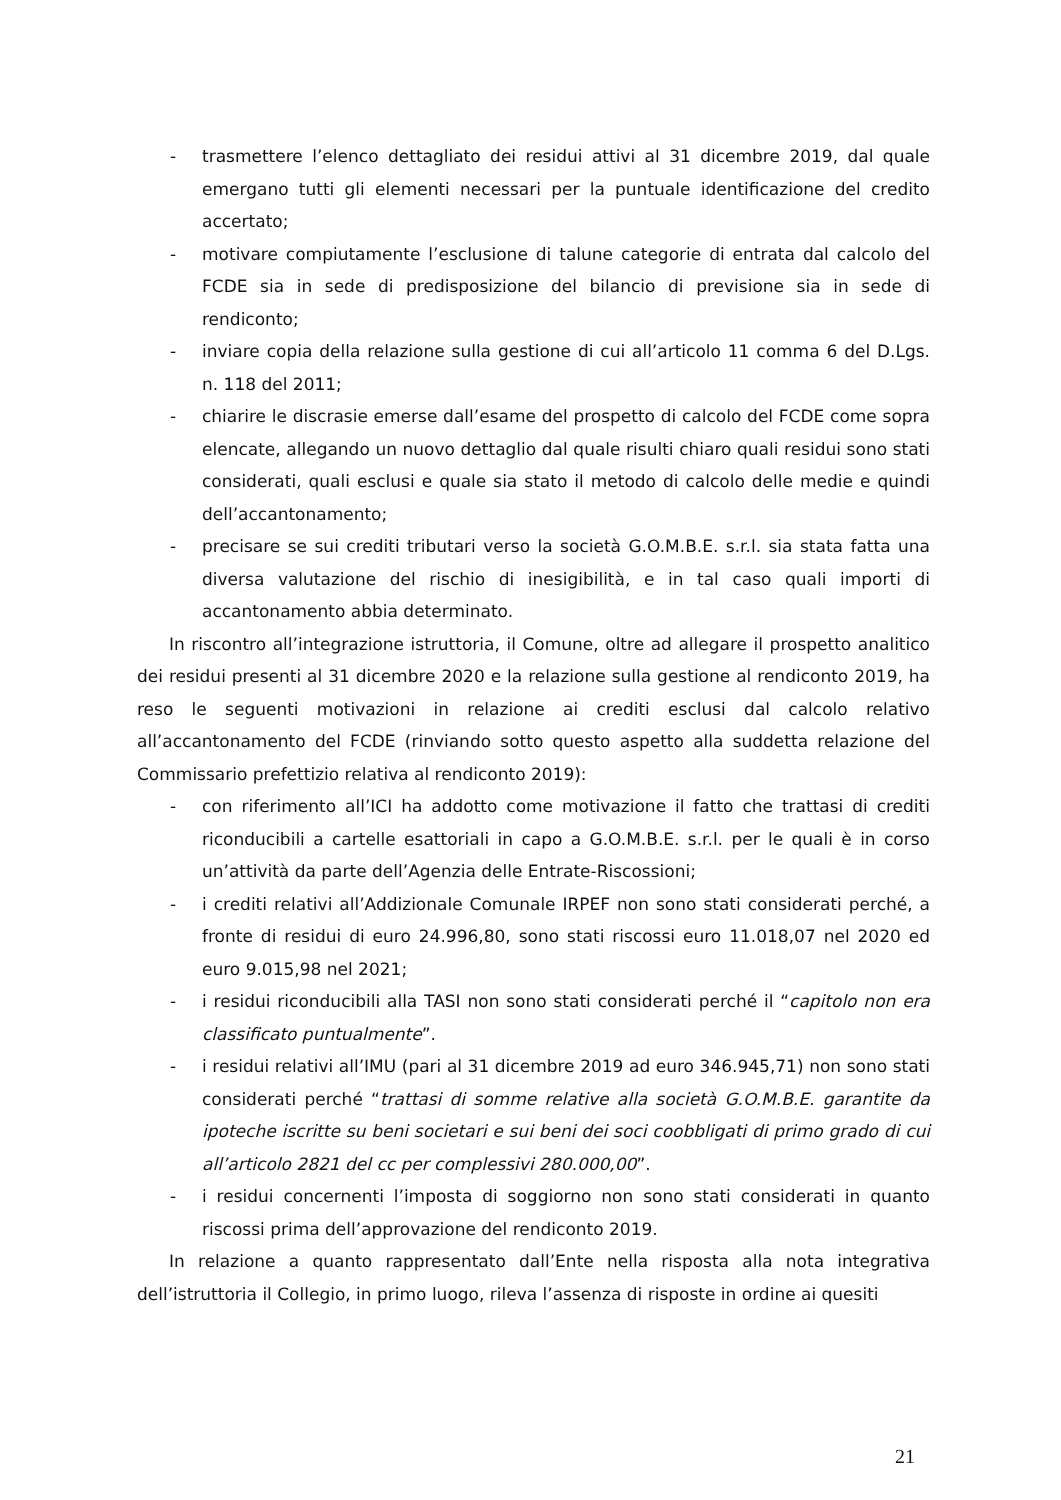- trasmettere l’elenco dettagliato dei residui attivi al 31 dicembre 2019, dal quale emergano tutti gli elementi necessari per la puntuale identificazione del credito accertato;
- motivare compiutamente l’esclusione di talune categorie di entrata dal calcolo del FCDE sia in sede di predisposizione del bilancio di previsione sia in sede di rendiconto;
- inviare copia della relazione sulla gestione di cui all’articolo 11 comma 6 del D.Lgs. n. 118 del 2011;
- chiarire le discrasie emerse dall’esame del prospetto di calcolo del FCDE come sopra elencate, allegando un nuovo dettaglio dal quale risulti chiaro quali residui sono stati considerati, quali esclusi e quale sia stato il metodo di calcolo delle medie e quindi dell’accantonamento;
- precisare se sui crediti tributari verso la società G.O.M.B.E. s.r.l. sia stata fatta una diversa valutazione del rischio di inesigibilità, e in tal caso quali importi di accantonamento abbia determinato.
In riscontro all’integrazione istruttoria, il Comune, oltre ad allegare il prospetto analitico dei residui presenti al 31 dicembre 2020 e la relazione sulla gestione al rendiconto 2019, ha reso le seguenti motivazioni in relazione ai crediti esclusi dal calcolo relativo all’accantonamento del FCDE (rinviando sotto questo aspetto alla suddetta relazione del Commissario prefettizio relativa al rendiconto 2019):
- con riferimento all’ICI ha addotto come motivazione il fatto che trattasi di crediti riconducibili a cartelle esattoriali in capo a G.O.M.B.E. s.r.l. per le quali è in corso un’attività da parte dell’Agenzia delle Entrate-Riscossioni;
- i crediti relativi all’Addizionale Comunale IRPEF non sono stati considerati perché, a fronte di residui di euro 24.996,80, sono stati riscossi euro 11.018,07 nel 2020 ed euro 9.015,98 nel 2021;
- i residui riconducibili alla TASI non sono stati considerati perché il “capitolo non era classificato puntualmente”.
- i residui relativi all’IMU (pari al 31 dicembre 2019 ad euro 346.945,71) non sono stati considerati perché “trattasi di somme relative alla società G.O.M.B.E. garantite da ipoteche iscritte su beni societari e sui beni dei soci coobbligati di primo grado di cui all’articolo 2821 del cc per complessivi 280.000,00”.
- i residui concernenti l’imposta di soggiorno non sono stati considerati in quanto riscossi prima dell’approvazione del rendiconto 2019.
In relazione a quanto rappresentato dall’Ente nella risposta alla nota integrativa dell’istruttoria il Collegio, in primo luogo, rileva l’assenza di risposte in ordine ai quesiti
21